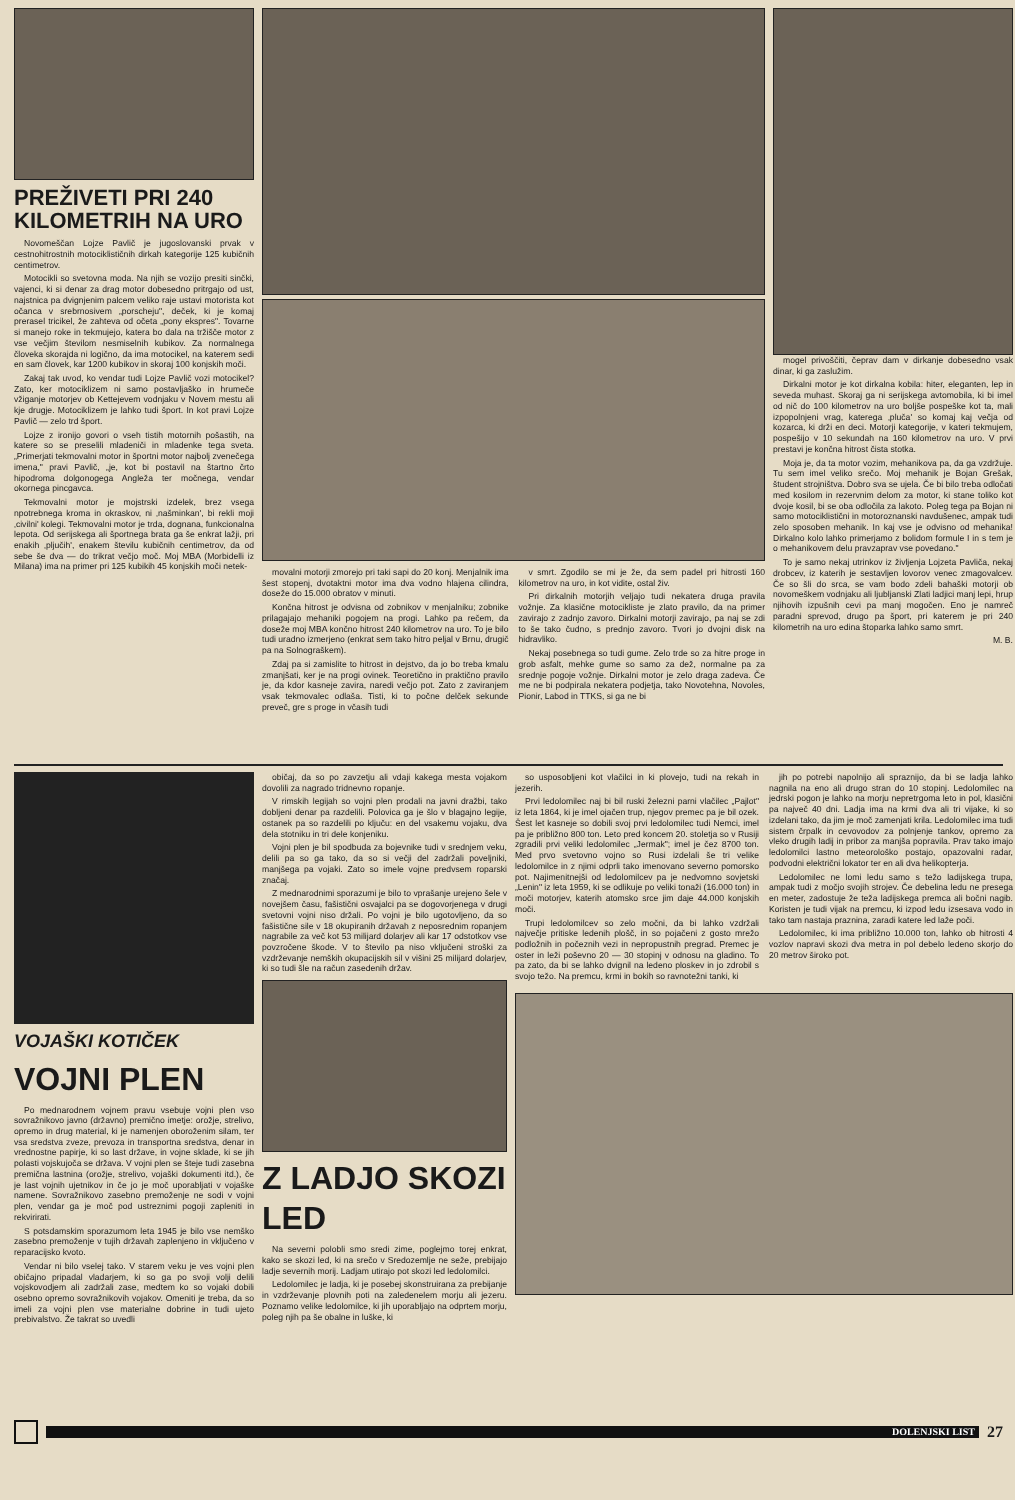PREŽIVETI PRI 240 KILOMETRIH NA URO
Novomeščan Lojze Pavlič je jugoslovanski prvak v cestnohitrostnih motociklističnih dirkah kategorije 125 kubičnih centimetrov.
Motocikli so svetovna moda. Na njih se vozijo presiti sinčki, vajenci, ki si denar za drag motor dobesedno pritrgajo od ust, najstnica pa dvignjenim palcem veliko raje ustavi motorista kot očanca v srebrnosivem „porscheju", deček, ki je komaj prerasel tricikel, že zahteva od očeta „pony ekspres". Tovarne si manejo roke in tekmujejo, katera bo dala na tržišče motor z vse večjim številom nesmiselnih kubikov. Za normalnega človeka skorajda ni logično, da ima motocikel, na katerem sedi en sam človek, kar 1200 kubikov in skoraj 100 konjskih moči.
Zakaj tak uvod, ko vendar tudi Lojze Pavlič vozi motocikel? Zato, ker motociklizem ni samo postavljaško in hrumeče vžiganje motorjev ob Kettejevem vodnjaku v Novem mestu ali kje drugje. Motociklizem je lahko tudi šport. In kot pravi Lojze Pavlič — zelo trd šport.
Lojze z ironijo govori o vseh tistih motornih pošastih, na katere so se preselili mladeniči in mladenke tega sveta. „Primerjati tekmovalni motor in športni motor najbolj zvenečega imena," pravi Pavlič, „je, kot bi postavil na štartno črto hipodroma dolgonogega Angleža ter močnega, vendar okornega pincgavca.
Tekmovalni motor je mojstrski izdelek, brez vsega npotrebnega kroma in okraskov, ni ‚našminkan', bi rekli moji ‚civilni' kolegi. Tekmovalni motor je trda, dognana, funkcionalna lepota. Od serijskega ali športnega brata ga še enkrat lažji, pri enakih ‚pljučih', enakem številu kubičnih centimetrov, da od sebe še dva — do trikrat večjo moč. Moj MBA (Morbidelli iz Milana) ima na primer pri 125 kubikih 45 konjskih moči netek-
movalni motorji zmorejo pri taki sapi do 20 konj. Menjalnik ima šest stopenj, dvotaktni motor ima dva vodno hlajena cilindra, doseže do 15.000 obratov v minuti.
Končna hitrost je odvisna od zobnikov v menjalniku; zobnike prilagajajo mehaniki pogojem na progi. Lahko pa rečem, da doseže moj MBA končno hitrost 240 kilometrov na uro. To je bilo tudi uradno izmerjeno (enkrat sem tako hitro peljal v Brnu, drugič pa na Solnograškem).
Zdaj pa si zamislite to hitrost in dejstvo, da jo bo treba kmalu zmanjšati, ker je na progi ovinek. Teoretično in praktično pravilo je, da kdor kasneje zavira, naredi večjo pot. Zato z zaviranjem vsak tekmovalec odlaša. Tisti, ki to počne delček sekunde preveč, gre s proge in včasih tudi
v smrt. Zgodilo se mi je že, da sem padel pri hitrosti 160 kilometrov na uro, in kot vidite, ostal živ.
Pri dirkalnih motorjih veljajo tudi nekatera druga pravila vožnje. Za klasične motocikliste je zlato pravilo, da na primer zavirajo z zadnjo zavoro. Dirkalni motorji zavirajo, pa naj se zdi to še tako čudno, s prednjo zavoro. Tvori jo dvojni disk na hidravliko.
Nekaj posebnega so tudi gume. Zelo trde so za hitre proge in grob asfalt, mehke gume so samo za dež, normalne pa za srednje pogoje vožnje. Dirkalni motor je zelo draga zadeva. Če me ne bi podpirala nekatera podjetja, tako Novotehna, Novoles, Pionir, Labod in TTKS, si ga ne bi
mogel privoščiti, čeprav dam v dirkanje dobesedno vsak dinar, ki ga zaslužim.
Dirkalni motor je kot dirkalna kobila: hiter, eleganten, lep in seveda muhast. Skoraj ga ni serijskega avtomobila, ki bi imel od nič do 100 kilometrov na uro boljše pospeške kot ta, mali izpopolnjeni vrag, katerega ‚pluča' so komaj kaj večja od kozarca, ki drži en deci. Motorji kategorije, v kateri tekmujem, pospešijo v 10 sekundah na 160 kilometrov na uro. V prvi prestavi je končna hitrost čista stotka.
Moja je, da ta motor vozim, mehanikova pa, da ga vzdržuje. Tu sem imel veliko srečo. Moj mehanik je Bojan Grešak, študent strojništva. Dobro sva se ujela. Če bi bilo treba odločati med kosilom in rezervnim delom za motor, ki stane toliko kot dvoje kosil, bi se oba odločila za lakoto. Poleg tega pa Bojan ni samo motociklistični in motoroznanski navdušenec, ampak tudi zelo sposoben mehanik. In kaj vse je odvisno od mehanika! Dirkalno kolo lahko primerjamo z bolidom formule I in s tem je o mehanikovem delu pravzaprav vse povedano."
To je samo nekaj utrinkov iz življenja Lojzeta Pavliča, nekaj drobcev, iz katerih je sestavljen lovorov venec zmagovalcev. Če so šli do srca, se vam bodo zdeli bahaški motorji ob novomeškem vodnjaku ali ljubljanski Zlati ladjici manj lepi, hrup njihovih izpušnih cevi pa manj mogočen. Eno je namreč paradni sprevod, drugo pa šport, pri katerem je pri 240 kilometrih na uro edina štoparka lahko samo smrt.
M. B.
VOJAŠKI KOTIČEK
VOJNI PLEN
Po mednarodnem vojnem pravu vsebuje vojni plen vso sovražnikovo javno (državno) premično imetje: orožje, strelivo, opremo in drug material, ki je namenjen oboroženim silam, ter vsa sredstva zveze, prevoza in transportna sredstva, denar in vrednostne papirje, ki so last države, in vojne sklade, ki se jih polasti vojskujoča se država. V vojni plen se šteje tudi zasebna premična lastnina (orožje, strelivo, vojaški dokumenti itd.), če je last vojnih ujetnikov in če jo je moč uporabljati v vojaške namene. Sovražnikovo zasebno premoženje ne sodi v vojni plen, vendar ga je moč pod ustreznimi pogoji zapleniti in rekvirirati.
S potsdamskim sporazumom leta 1945 je bilo vse nemško zasebno premoženje v tujih državah zaplenjeno in vključeno v reparacijsko kvoto.
Vendar ni bilo vselej tako. V starem veku je ves vojni plen običajno pripadal vladarjem, ki so ga po svoji volji delili vojskovodjem ali zadržali zase, medtem ko so vojaki dobili osebno opremo sovražnikovih vojakov. Omeniti je treba, da so imeli za vojni plen vse materialne dobrine in tudi ujeto prebivalstvo. Že takrat so uvedli
običaj, da so po zavzetju ali vdaji kakega mesta vojakom dovolili za nagrado tridnevno ropanje.
V rimskih legijah so vojni plen prodali na javni dražbi, tako dobljeni denar pa razdelili. Polovica ga je šlo v blagajno legije, ostanek pa so razdelili po ključu: en del vsakemu vojaku, dva dela stotniku in tri dele konjeniku.
Vojni plen je bil spodbuda za bojevnike tudi v srednjem veku, delili pa so ga tako, da so si večji del zadržali poveljniki, manjšega pa vojaki. Zato so imele vojne predvsem roparski značaj.
Z mednarodnimi sporazumi je bilo to vprašanje urejeno šele v novejšem času, fašistični osvajalci pa se dogovorjenega v drugi svetovni vojni niso držali. Po vojni je bilo ugotovljeno, da so fašistične sile v 18 okupiranih državah z neposrednim ropanjem nagrabile za več kot 53 milijard dolarjev ali kar 17 odstotkov vse povzročene škode. V to število pa niso vključeni stroški za vzdrževanje nemških okupacijskih sil v višini 25 milijard dolarjev, ki so tudi šle na račun zasedenih držav.
Z LADJO SKOZI LED
Na severni polobli smo sredi zime, poglejmo torej enkrat, kako se skozi led, ki na srečo v Sredozemlje ne seže, prebijajo ladje severnih morij. Ladjam utirajo pot skozi led ledolomilci.
Ledolomilec je ladja, ki je posebej skonstruirana za prebijanje in vzdrževanje plovnih poti na zaledenelem morju ali jezeru. Poznamo velike ledolomilce, ki jih uporabljajo na odprtem morju, poleg njih pa še obalne in luške, ki
so usposobljeni kot vlačilci in ki plovejo, tudi na rekah in jezerih.
Prvi ledolomilec naj bi bil ruski železni parni vlačilec „Pajlot" iz leta 1864, ki je imel ojačen trup, njegov premec pa je bil ozek. Šest let kasneje so dobili svoj prvi ledolomilec tudi Nemci, imel pa je približno 800 ton. Leto pred koncem 20. stoletja so v Rusiji zgradili prvi veliki ledolomilec „Jermak"; imel je čez 8700 ton. Med prvo svetovno vojno so Rusi izdelali še tri velike ledolomilce in z njimi odprli tako imenovano severno pomorsko pot. Najimenitnejši od ledolomilcev pa je nedvomno sovjetski „Lenin" iz leta 1959, ki se odlikuje po veliki tonaži (16.000 ton) in moči motorjev, katerih atomsko srce jim daje 44.000 konjskih moči.
Trupi ledolomilcev so zelo močni, da bi lahko vzdržali največje pritiske ledenih plošč, in so pojačeni z gosto mrežo podložnih in počeznih vezi in nepropustnih pregrad. Premec je oster in leži poševno 20 — 30 stopinj v odnosu na gladino. To pa zato, da bi se lahko dvignil na ledeno ploskev in jo zdrobil s svojo težo. Na premcu, krmi in bokih so ravnotežni tanki, ki
jih po potrebi napolnijo ali spraznijo, da bi se ladja lahko nagnila na eno ali drugo stran do 10 stopinj. Ledolomilec na jedrski pogon je lahko na morju nepretrgoma leto in pol, klasični pa največ 40 dni. Ladja ima na krmi dva ali tri vijake, ki so izdelani tako, da jim je moč zamenjati krila. Ledolomilec ima tudi sistem črpalk in cevovodov za polnjenje tankov, opremo za vleko drugih ladij in pribor za manjša popravila. Prav tako imajo ledolomilci lastno meteorološko postajo, opazovalni radar, podvodni električni lokator ter en ali dva helikopterja.
Ledolomilec ne lomi ledu samo s težo ladijskega trupa, ampak tudi z močjo svojih strojev. Če debelina ledu ne presega en meter, zadostuje že teža ladijskega premca ali bočni nagib. Koristen je tudi vijak na premcu, ki izpod ledu izsesava vodo in tako tam nastaja praznina, zaradi katere led laže poči.
Ledolomilec, ki ima približno 10.000 ton, lahko ob hitrosti 4 vozlov napravi skozi dva metra in pol debelo ledeno skorjo do 20 metrov široko pot.
DOLENJSKI LIST
27